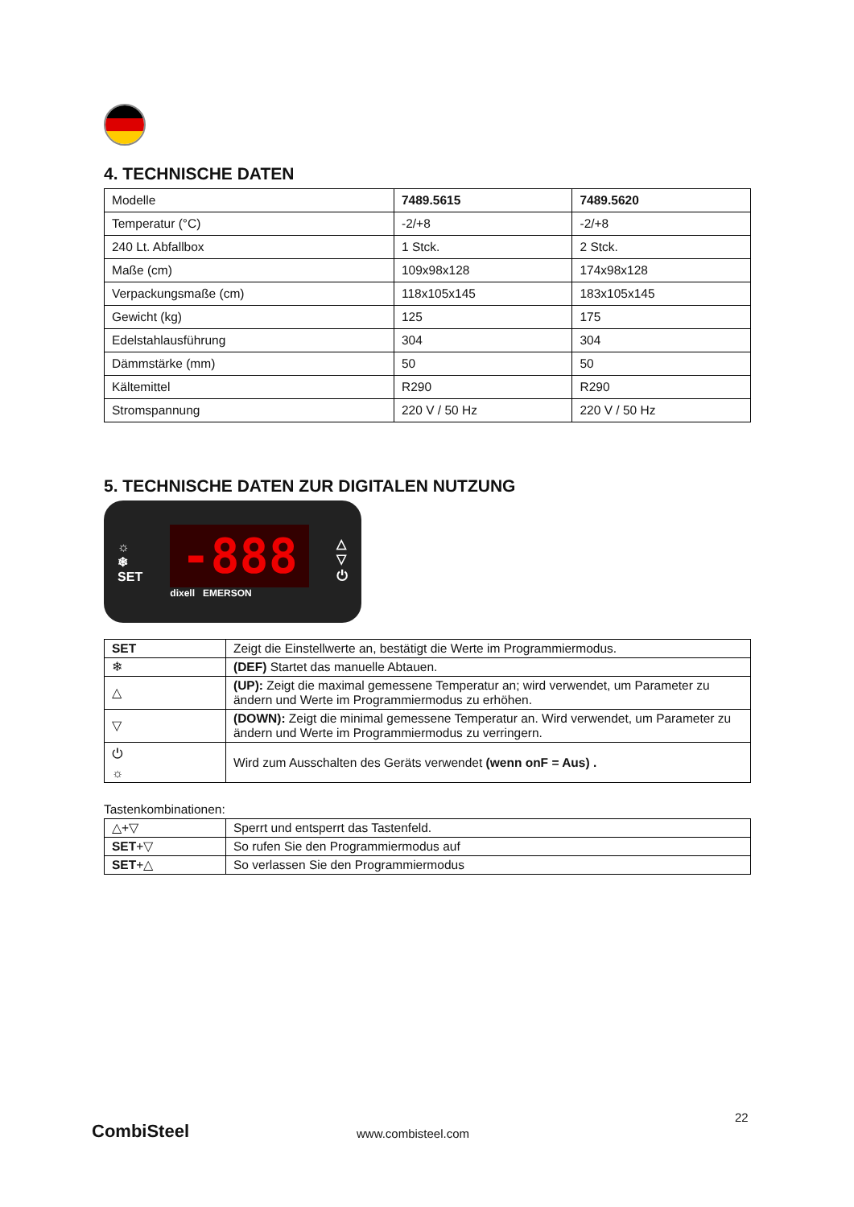4. TECHNISCHE DATEN
| Modelle | 7489.5615 | 7489.5620 |
| Temperatur (°C) | -2/+8 | -2/+8 |
| 240 Lt. Abfallbox | 1 Stck. | 2 Stck. |
| Maße (cm) | 109x98x128 | 174x98x128 |
| Verpackungsmaße (cm) | 118x105x145 | 183x105x145 |
| Gewicht (kg) | 125 | 175 |
| Edelstahlausführung | 304 | 304 |
| Dämmstärke (mm) | 50 | 50 |
| Kältemittel | R290 | R290 |
| Stromspannung | 220 V / 50 Hz | 220 V / 50 Hz |
5. TECHNISCHE DATEN ZUR DIGITALEN NUTZUNG
☼
❄
SET
-888
dixell EMERSON
△
▽
⏻
| SET | Zeigt die Einstellwerte an, bestätigt die Werte im Programmiermodus. |
| ❄ | (DEF) Startet das manuelle Abtauen. |
| △ | (UP): Zeigt die maximal gemessene Temperatur an; wird verwendet, um Parameter zu ändern und Werte im Programmiermodus zu erhöhen. |
| ▽ | (DOWN): Zeigt die minimal gemessene Temperatur an. Wird verwendet, um Parameter zu ändern und Werte im Programmiermodus zu verringern. |
| ⏻ ☼ | Wird zum Ausschalten des Geräts verwendet (wenn onF = Aus) . |
Tastenkombinationen:
| △+▽ | Sperrt und entsperrt das Tastenfeld. |
| SET +▽ | So rufen Sie den Programmiermodus auf |
| SET +△ | So verlassen Sie den Programmiermodus |
22
CombiSteel www.combisteel.com